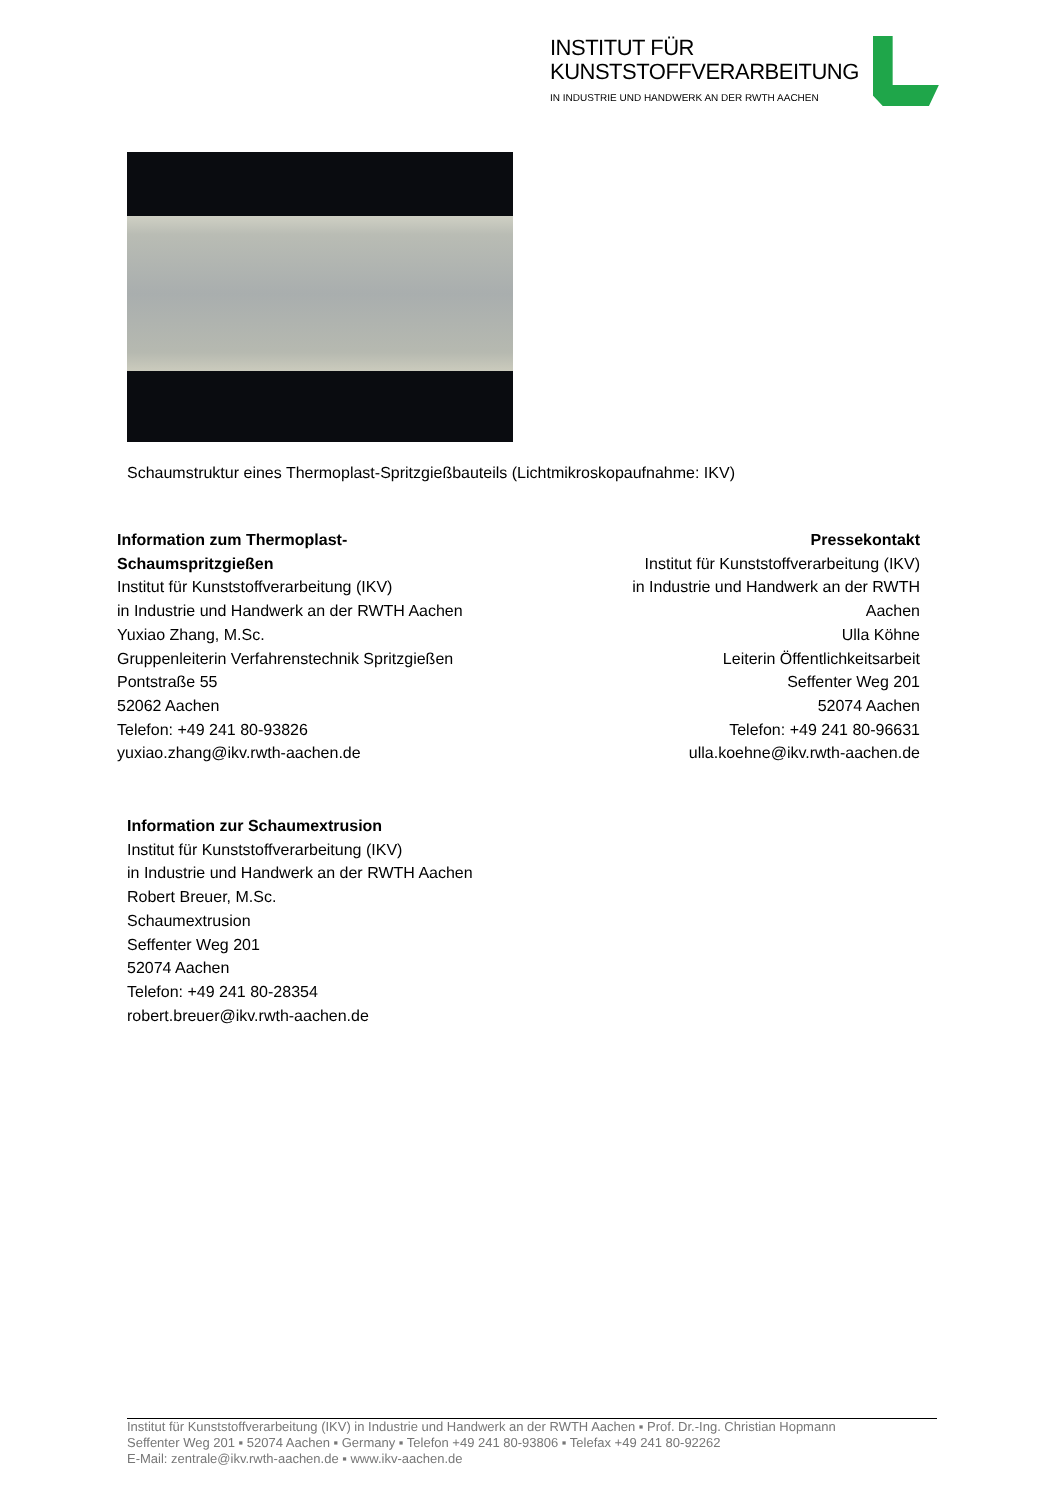INSTITUT FÜR
KUNSTSTOFFVERARBEITUNG
IN INDUSTRIE UND HANDWERK AN DER RWTH AACHEN
Schaumstruktur eines Thermoplast-Spritzgießbauteils (Lichtmikroskopaufnahme: IKV)
Information zum Thermoplast-
Schaumspritzgießen
Institut für Kunststoffverarbeitung (IKV)
in Industrie und Handwerk an der RWTH Aachen
Yuxiao Zhang, M.Sc.
Gruppenleiterin Verfahrenstechnik Spritzgießen
Pontstraße 55
52062 Aachen
Telefon: +49 241 80-93826
yuxiao.zhang@ikv.rwth-aachen.de
Pressekontakt
Institut für Kunststoffverarbeitung (IKV)
in Industrie und Handwerk an der RWTH
Aachen
Ulla Köhne
Leiterin Öffentlichkeitsarbeit
Seffenter Weg 201
52074 Aachen
Telefon: +49 241 80-96631
ulla.koehne@ikv.rwth-aachen.de
Information zur Schaumextrusion
Institut für Kunststoffverarbeitung (IKV)
in Industrie und Handwerk an der RWTH Aachen
Robert Breuer, M.Sc.
Schaumextrusion
Seffenter Weg 201
52074 Aachen
Telefon: +49 241 80-28354
robert.breuer@ikv.rwth-aachen.de
Institut für Kunststoffverarbeitung (IKV) in Industrie und Handwerk an der RWTH Aachen ▪ Prof. Dr.-Ing. Christian Hopmann
Seffenter Weg 201 ▪ 52074 Aachen ▪ Germany ▪ Telefon +49 241 80-93806 ▪ Telefax +49 241 80-92262
E-Mail: zentrale@ikv.rwth-aachen.de ▪ www.ikv-aachen.de